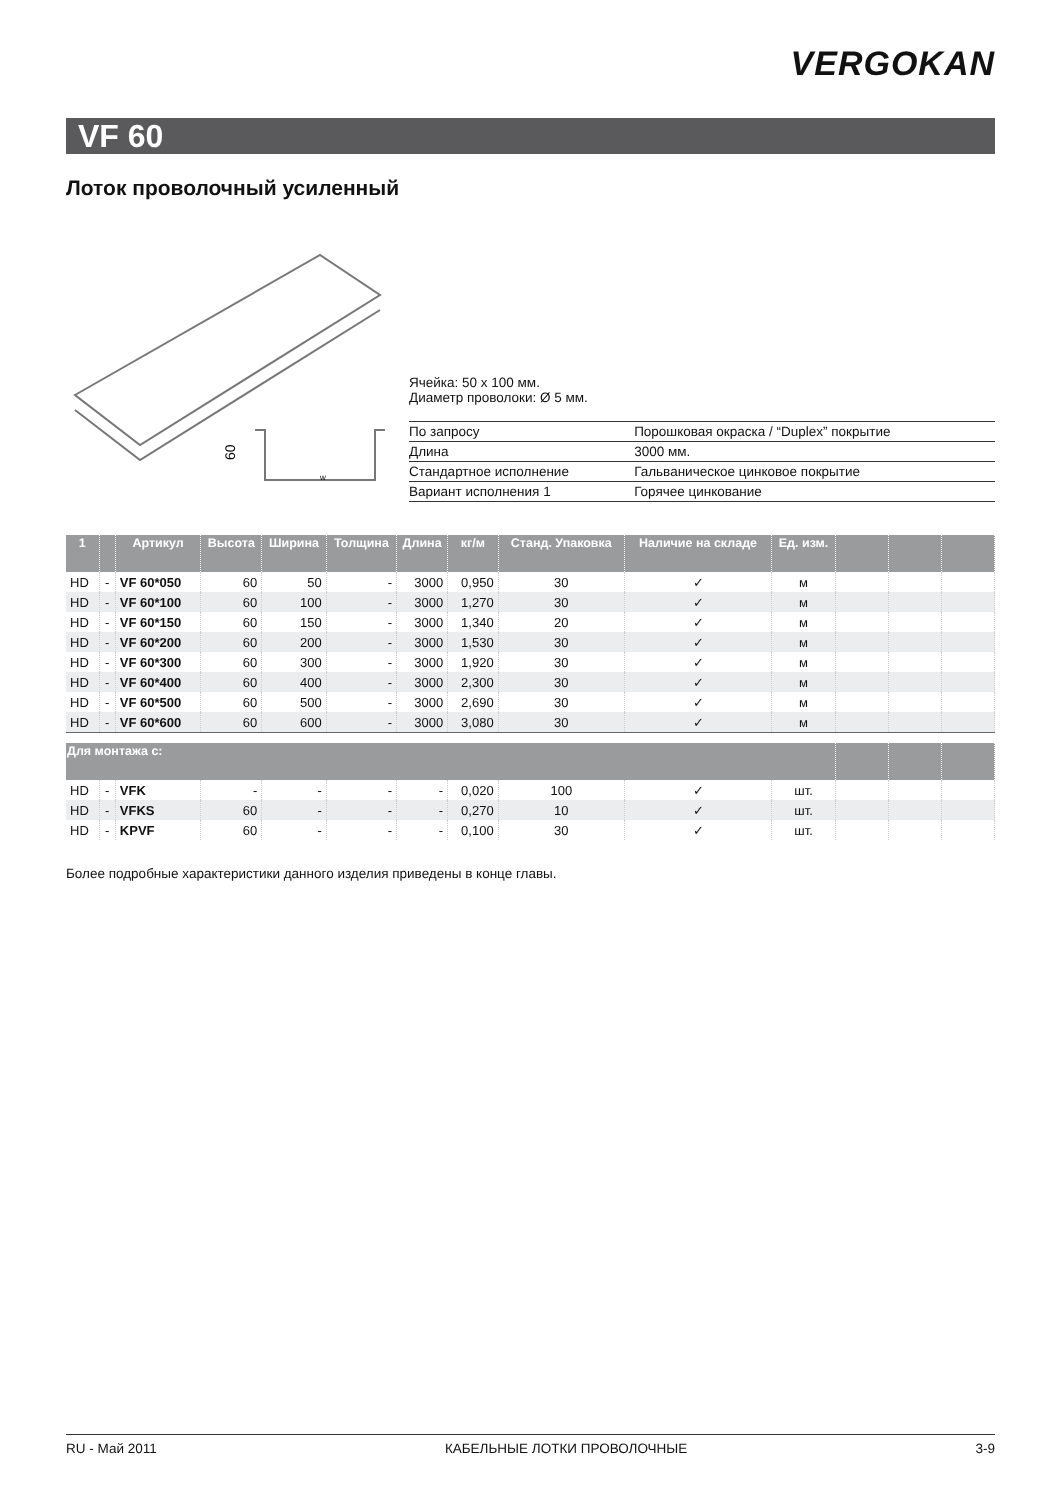VERGOKAN
VF 60
Лоток проволочный усиленный
60
w
Ячейка: 50 x 100 мм.
Диаметр проволоки: Ø 5 мм.
| По запросу | Порошковая окраска / “Duplex” покрытие |
| Длина | 3000 мм. |
| Стандартное исполнение | Гальваническое цинковое покрытие |
| Вариант исполнения 1 | Горячее цинкование |
| 1 | | Артикул | Высота | Ширина | Толщина | Длина | кг/м | Станд. Упаковка | Наличие на складе | Ед. изм. | | | |
| --- | --- | --- | --- | --- | --- | --- | --- | --- | --- | --- | --- | --- | --- |
| HD | - | VF 60*050 | 60 | 50 | - | 3000 | 0,950 | 30 | ✓ | м | | | |
| HD | - | VF 60*100 | 60 | 100 | - | 3000 | 1,270 | 30 | ✓ | м | | | |
| HD | - | VF 60*150 | 60 | 150 | - | 3000 | 1,340 | 20 | ✓ | м | | | |
| HD | - | VF 60*200 | 60 | 200 | - | 3000 | 1,530 | 30 | ✓ | м | | | |
| HD | - | VF 60*300 | 60 | 300 | - | 3000 | 1,920 | 30 | ✓ | м | | | |
| HD | - | VF 60*400 | 60 | 400 | - | 3000 | 2,300 | 30 | ✓ | м | | | |
| HD | - | VF 60*500 | 60 | 500 | - | 3000 | 2,690 | 30 | ✓ | м | | | |
| HD | - | VF 60*600 | 60 | 600 | - | 3000 | 3,080 | 30 | ✓ | м | | | |
| Для монтажа с: | | | | | | | | | | | | | |
| HD | - | VFK | - | - | - | - | 0,020 | 100 | ✓ | шт. | | | |
| HD | - | VFKS | 60 | - | - | - | 0,270 | 10 | ✓ | шт. | | | |
| HD | - | KPVF | 60 | - | - | - | 0,100 | 30 | ✓ | шт. | | | |
Более подробные характеристики данного изделия приведены в конце главы.
RU - Май 2011 КАБЕЛЬНЫЕ ЛОТКИ ПРОВОЛОЧНЫЕ 3-9